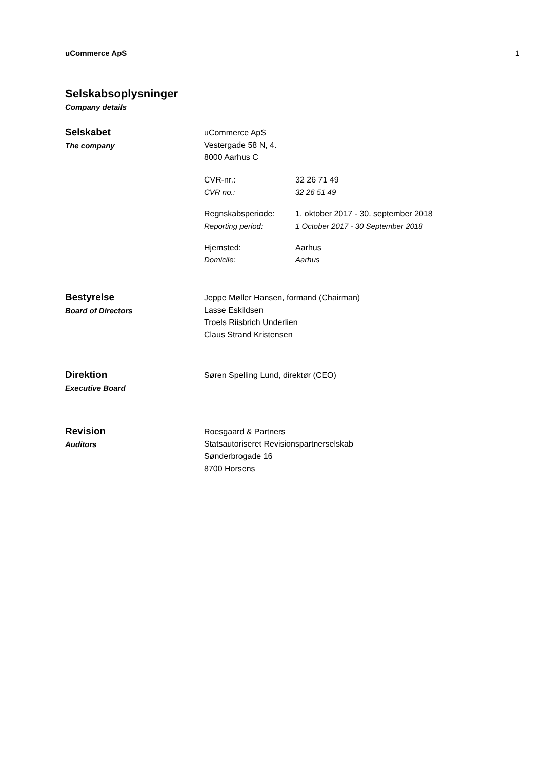uCommerce ApS 1
Selskabsoplysninger
Company details
Selskabet
The company
uCommerce ApS
Vestergade 58 N, 4.
8000 Aarhus C
CVR-nr.:
CVR no.:
32 26 71 49
32 26 51 49
Regnskabsperiode:
Reporting period:
1. oktober 2017 - 30. september 2018
1 October 2017 - 30 September 2018
Hjemsted:
Domicile:
Aarhus
Aarhus
Bestyrelse
Board of Directors
Jeppe Møller Hansen, formand (Chairman)
Lasse Eskildsen
Troels Riisbrich Underlien
Claus Strand Kristensen
Direktion
Executive Board
Søren Spelling Lund, direktør (CEO)
Revision
Auditors
Roesgaard & Partners
Statsautoriseret Revisionspartnerselskab
Sønderbrogade 16
8700 Horsens